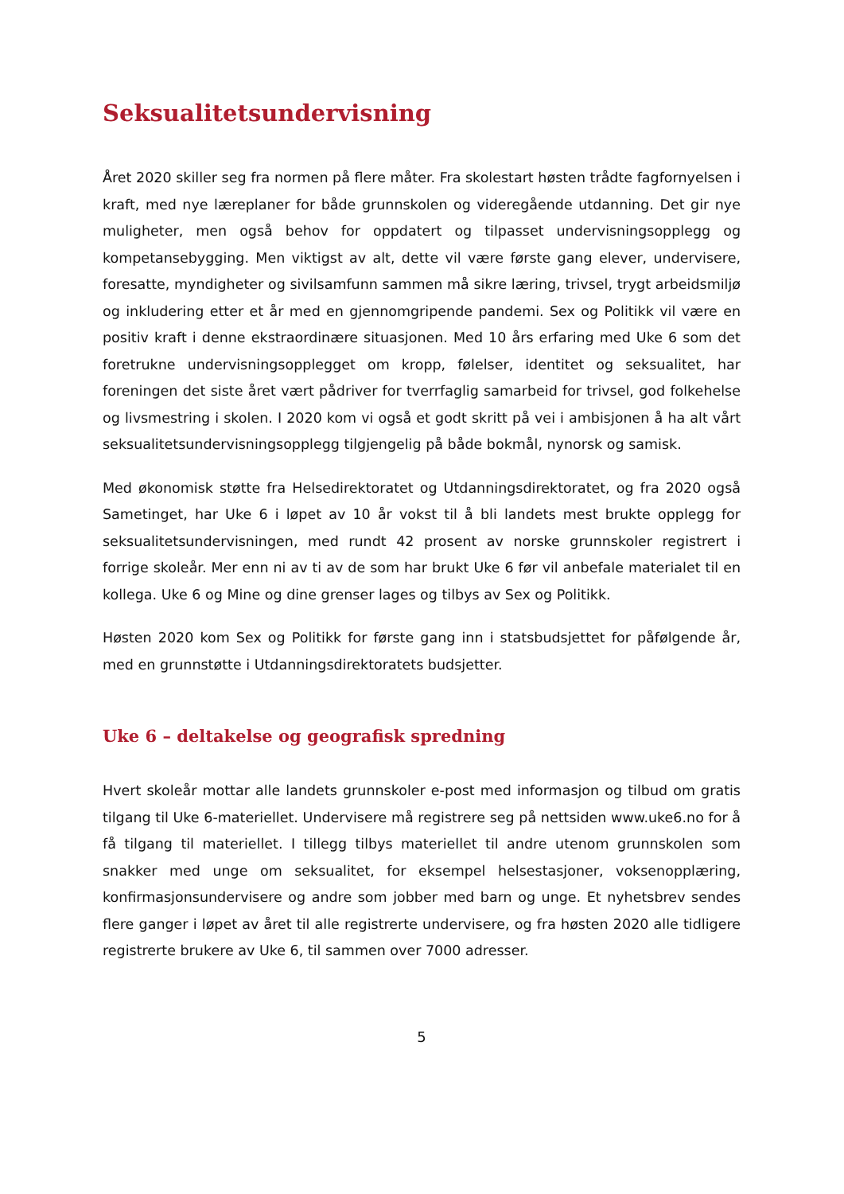Seksualitetsundervisning
Året 2020 skiller seg fra normen på flere måter. Fra skolestart høsten trådte fagfornyelsen i kraft, med nye læreplaner for både grunnskolen og videregående utdanning. Det gir nye muligheter, men også behov for oppdatert og tilpasset undervisningsopplegg og kompetansebygging. Men viktigst av alt, dette vil være første gang elever, undervisere, foresatte, myndigheter og sivilsamfunn sammen må sikre læring, trivsel, trygt arbeidsmiljø og inkludering etter et år med en gjennomgripende pandemi. Sex og Politikk vil være en positiv kraft i denne ekstraordinære situasjonen. Med 10 års erfaring med Uke 6 som det foretrukne undervisningsopplegget om kropp, følelser, identitet og seksualitet, har foreningen det siste året vært pådriver for tverrfaglig samarbeid for trivsel, god folkehelse og livsmestring i skolen. I 2020 kom vi også et godt skritt på vei i ambisjonen å ha alt vårt seksualitetsundervisningsopplegg tilgjengelig på både bokmål, nynorsk og samisk.
Med økonomisk støtte fra Helsedirektoratet og Utdanningsdirektoratet, og fra 2020 også Sametinget, har Uke 6 i løpet av 10 år vokst til å bli landets mest brukte opplegg for seksualitetsundervisningen, med rundt 42 prosent av norske grunnskoler registrert i forrige skoleår. Mer enn ni av ti av de som har brukt Uke 6 før vil anbefale materialet til en kollega. Uke 6 og Mine og dine grenser lages og tilbys av Sex og Politikk.
Høsten 2020 kom Sex og Politikk for første gang inn i statsbudsjettet for påfølgende år, med en grunnstøtte i Utdanningsdirektoratets budsjetter.
Uke 6 – deltakelse og geografisk spredning
Hvert skoleår mottar alle landets grunnskoler e-post med informasjon og tilbud om gratis tilgang til Uke 6-materiellet. Undervisere må registrere seg på nettsiden www.uke6.no for å få tilgang til materiellet. I tillegg tilbys materiellet til andre utenom grunnskolen som snakker med unge om seksualitet, for eksempel helsestasjoner, voksenopplæring, konfirmasjonsundervisere og andre som jobber med barn og unge. Et nyhetsbrev sendes flere ganger i løpet av året til alle registrerte undervisere, og fra høsten 2020 alle tidligere registrerte brukere av Uke 6, til sammen over 7000 adresser.
5